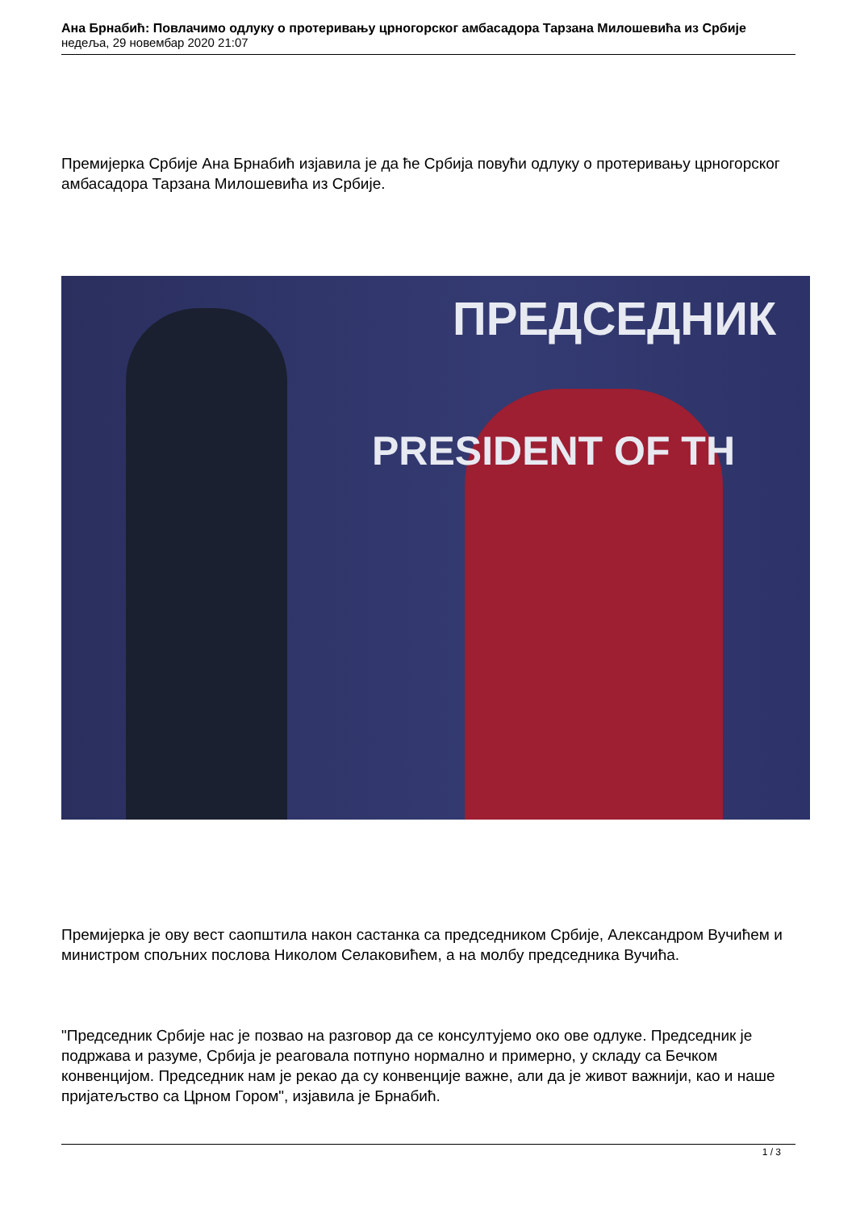Ана Брнабић: Повлачимо одлуку о протеривању црногорског амбасадора Тарзана Милошевића из Србије
недеља, 29 новембар 2020 21:07
Премијерка Србије Ана Брнабић изјавила је да ће Србија повући одлуку о протеривању црногорског амбасадора Тарзана Милошевића из Србије.
ПРЕДСЕДНИК
PRESIDENT OF TH
Премијерка је ову вест саопштила након састанка са председником Србије, Александром Вучићем и министром спољних послова Николом Селаковићем, а на молбу председника Вучића.
"Председник Србије нас је позвао на разговор да се консултујемо око ове одлуке. Председник је подржава и разуме, Србија је реаговала потпуно нормално и примерно, у складу са Бечком конвенцијом. Председник нам је рекао да су конвенције важне, али да је живот важнији, као и наше пријатељство са Црном Гором", изјавила је Брнабић.
1 / 3